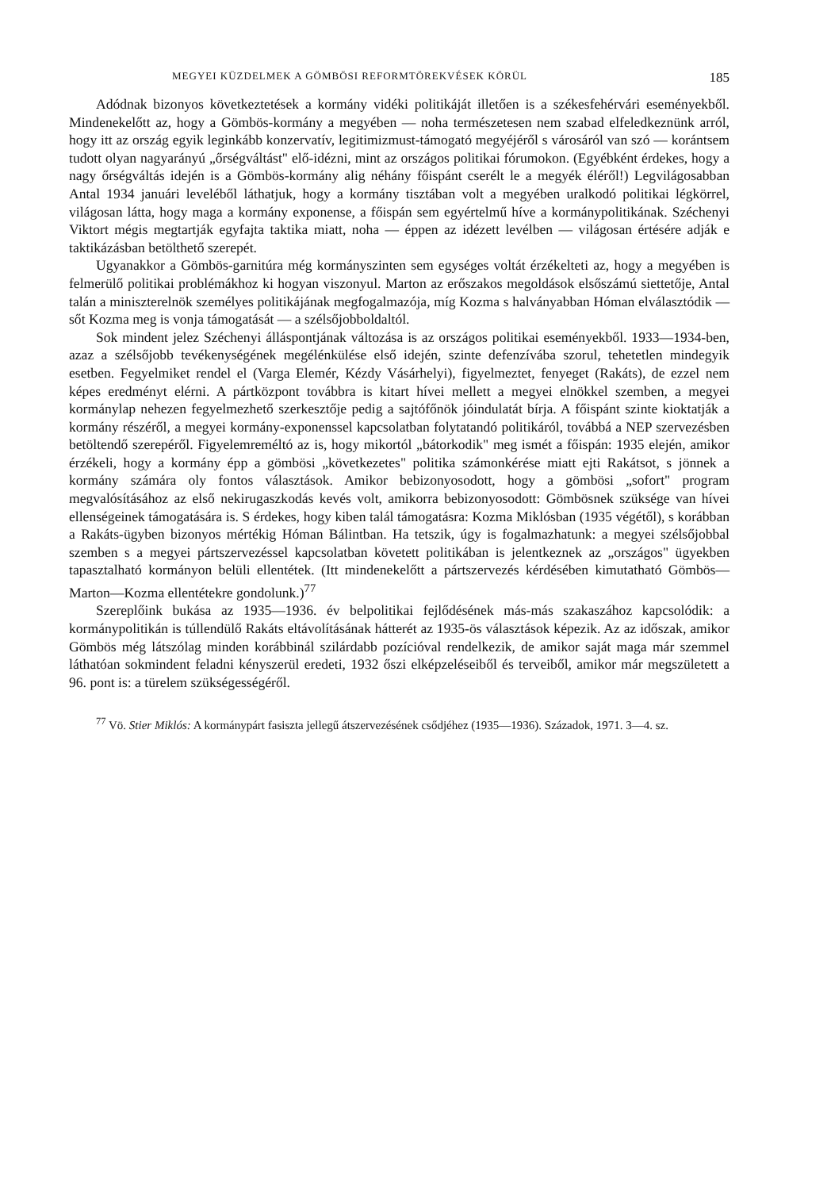MEGYEI KÜZDELMEK A GÖMBÖSI REFORMTÖREKVÉSEK KÖRÜL 185
Adódnak bizonyos következtetések a kormány vidéki politikáját illetően is a székesfehérvári eseményekből. Mindenekelőtt az, hogy a Gömbös-kormány a megyében — noha természetesen nem szabad elfeledkeznünk arról, hogy itt az ország egyik leginkább konzervatív, legitimizmust-támogató megyéjéről s városáról van szó — korántsem tudott olyan nagyarányú „őrségváltást" elő-idézni, mint az országos politikai fórumokon. (Egyébként érdekes, hogy a nagy őrségváltás idején is a Gömbös-kormány alig néhány főispánt cserélt le a megyék éléről!) Legvilágosabban Antal 1934 januári leveléből láthatjuk, hogy a kormány tisztában volt a megyében uralkodó politikai légkörrel, világosan látta, hogy maga a kormány exponense, a főispán sem egyértelmű híve a kormánypolitikának. Széchenyi Viktort mégis megtartják egyfajta taktika miatt, noha — éppen az idézett levélben — világosan értésére adják e taktikázásban betölthető szerepét.
Ugyanakkor a Gömbös-garnitúra még kormányszinten sem egységes voltát érzékelteti az, hogy a megyében is felmerülő politikai problémákhoz ki hogyan viszonyul. Marton az erőszakos megoldások elsőszámú siettetője, Antal talán a miniszterelnök személyes politikájának megfogalmazója, míg Kozma s halványabban Hóman elválasztódik — sőt Kozma meg is vonja támogatását — a szélsőjobboldaltól.
Sok mindent jelez Széchenyi álláspontjának változása is az országos politikai eseményekből. 1933—1934-ben, azaz a szélsőjobb tevékenységének megélénkülése első idején, szinte defenzívába szorul, tehetetlen mindegyik esetben. Fegyelmiket rendel el (Varga Elemér, Kézdy Vásárhelyi), figyelmeztet, fenyeget (Rakáts), de ezzel nem képes eredményt elérni. A pártközpont továbbra is kitart hívei mellett a megyei elnökkel szemben, a megyei kormánylap nehezen fegyelmezhető szerkesztője pedig a sajtófőnök jóindulatát bírja. A főispánt szinte kioktatják a kormány részéről, a megyei kormány-exponenssel kapcsolatban folytatandó politikáról, továbbá a NEP szervezésben betöltendő szerepéről. Figyelemreméltó az is, hogy mikortól „bátorkodik" meg ismét a főispán: 1935 elején, amikor érzékeli, hogy a kormány épp a gömbösi „következetes" politika számonkérése miatt ejti Rakátsot, s jönnek a kormány számára oly fontos választások. Amikor bebizonyosodott, hogy a gömbösi „sofort" program megvalósításához az első nekirugaszkodás kevés volt, amikorra bebizonyosodott: Gömbösnek szüksége van hívei ellenségeinek támogatására is. S érdekes, hogy kiben talál támogatásra: Kozma Miklósban (1935 végétől), s korábban a Rakáts-ügyben bizonyos mértékig Hóman Bálintban. Ha tetszik, úgy is fogalmazhatunk: a megyei szélsőjobbal szemben s a megyei pártszervezéssel kapcsolatban követett politikában is jelentkeznek az „országos" ügyekben tapasztalható kormányon belüli ellentétek. (Itt mindenekelőtt a pártszervezés kérdésében kimutatható Gömbös—Marton—Kozma ellentétekre gondolunk.)<sup>77</sup>
Szereplőink bukása az 1935—1936. év belpolitikai fejlődésének más-más szakaszához kapcsolódik: a kormánypolitikán is túllendülő Rakáts eltávolításának hátterét az 1935-ös választások képezik. Az az időszak, amikor Gömbös még látszólag minden korábbinál szilárdabb pozícióval rendelkezik, de amikor saját maga már szemmel láthatóan sokmindent feladni kényszerül eredeti, 1932 őszi elképzeléseiből és terveiből, amikor már megszületett a 96. pont is: a türelem szükségességéről.
<sup>77</sup> Vö. Stier Miklós: A kormánypárt fasiszta jellegű átszervezésének csődjéhez (1935—1936). Századok, 1971. 3—4. sz.